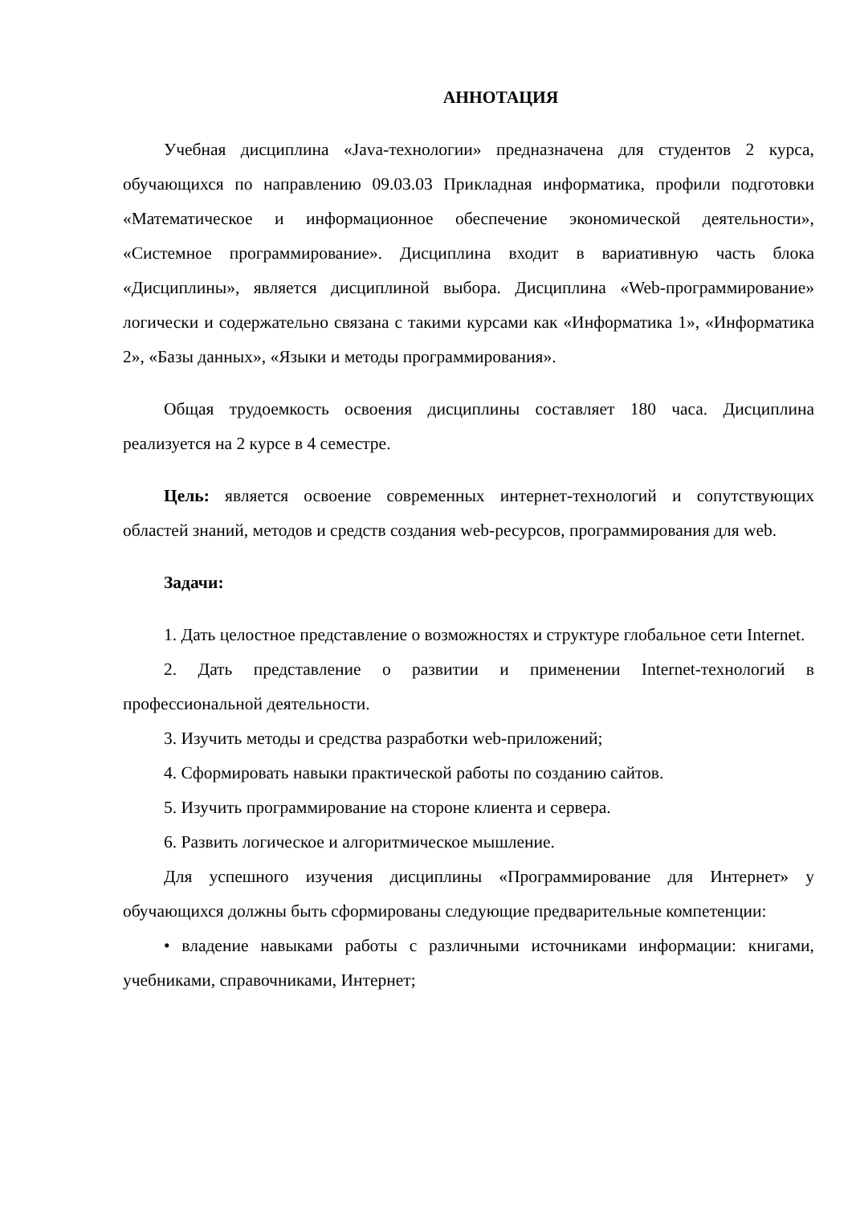АННОТАЦИЯ
Учебная дисциплина «Java-технологии» предназначена для студентов 2 курса, обучающихся по направлению 09.03.03 Прикладная информатика, профили подготовки «Математическое и информационное обеспечение экономической деятельности», «Системное программирование». Дисциплина входит в вариативную часть блока «Дисциплины», является дисциплиной выбора. Дисциплина «Web-программирование» логически и содержательно связана с такими курсами как «Информатика 1», «Информатика 2», «Базы данных», «Языки и методы программирования».
Общая трудоемкость освоения дисциплины составляет 180 часа. Дисциплина реализуется на 2 курсе в 4 семестре.
Цель: является освоение современных интернет-технологий и сопутствующих областей знаний, методов и средств создания web-ресурсов, программирования для web.
Задачи:
1. Дать целостное представление о возможностях и структуре глобальное сети Internet.
2. Дать представление о развитии и применении Internet-технологий в профессиональной деятельности.
3. Изучить методы и средства разработки web-приложений;
4. Сформировать навыки практической работы по созданию сайтов.
5. Изучить программирование на стороне клиента и сервера.
6. Развить логическое и алгоритмическое мышление.
Для успешного изучения дисциплины «Программирование для Интернет» у обучающихся должны быть сформированы следующие предварительные компетенции:
• владение навыками работы с различными источниками информации: книгами, учебниками, справочниками, Интернет;